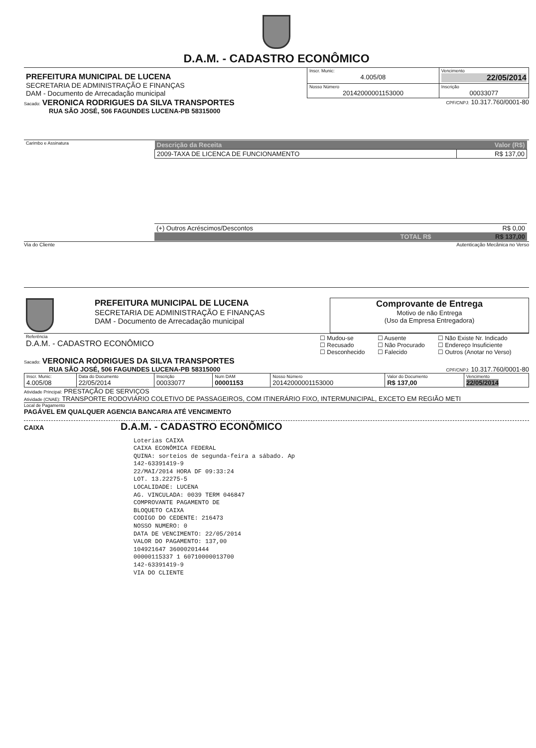D.A.M. - CADASTRO ECONÔMICO
| PREFEITURA MUNICIPAL DE LUCENA SECRETARIA DE ADMINISTRAÇÃO E FINANÇAS DAM - Documento de Arrecadação municipal | Inscr. Munic: 4.005/08 | Vencimento 22/05/2014 |
| | Nosso Número 20142000001153000 | Inscrição 00033077 |
Sacado: VERONICA RODRIGUES DA SILVA TRANSPORTES CPF/CNPJ: 10.317.760/0001-80
RUA SÃO JOSÉ, 506 FAGUNDES LUCENA-PB 58315000
| Carimbo e Assinatura | / Descrição da Receita / Valor (R$) / / --- / --- / / 2009-TAXA DE LICENCA DE FUNCIONAMENTO / R$ 137,00 / / (+) Outros Acréscimos/Descontos / R$ 0,00 / / TOTAL R$ / R$ 137,00 / |
Via do Cliente Autenticação Mecânica no Verso
| | PREFEITURA MUNICIPAL DE LUCENA SECRETARIA DE ADMINISTRAÇÃO E FINANÇAS DAM - Documento de Arrecadação municipal | Comprovante de Entrega Motivo de não Entrega (Uso da Empresa Entregadora) |
| Referência D.A.M. - CADASTRO ECONÔMICO | / ☐ Mudou-se ☐ Recusado ☐ Desconhecido / ☐ Ausente ☐ Não Procurado ☐ Falecido / ☐ Não Existe Nr. Indicado ☐ Endereço Insuficiente ☐ Outros (Anotar no Verso) / |
Sacado: VERONICA RODRIGUES DA SILVA TRANSPORTES
RUA SÃO JOSÉ, 506 FAGUNDES LUCENA-PB 58315000 CPF/CNPJ: 10.317.760/0001-80
| Inscr. Munic: 4.005/08 | Data do Documento 22/05/2014 | Inscrição 00033077 | Num DAM 00001153 | Nosso Número 20142000001153000 | Valor do Documento R$ 137,00 | Vencimento 22/05/2014 |
Atividade Principal: PRESTAÇÃO DE SERVIÇOS
Atividade (CNAE): TRANSPORTE RODOVIÁRIO COLETIVO DE PASSAGEIROS, COM ITINERÁRIO FIXO, INTERMUNICIPAL, EXCETO EM REGIÃO METI
Local de Pagamento
PAGÁVEL EM QUALQUER AGENCIA BANCARIA ATÉ VENCIMENTO
CAIXA D.A.M. - CADASTRO ECONÔMICO
Loterias CAIXA
CAIXA ECONÔMICA FEDERAL
QUINA: sorteios de segunda-feira a sábado. Ap
142-63391419-9
22/MAI/2014 HORA DF 09:33:24
LOT. 13.22275-5
LOCALIDADE: LUCENA
AG. VINCULADA: 0039 TERM 046847
COMPROVANTE PAGAMENTO DE
BLOQUETO CAIXA
CODIGO DO CEDENTE: 216473
NOSSO NUMERO: 0
DATA DE VENCIMENTO: 22/05/2014
VALOR DO PAGAMENTO: 137,00
104921647 36000201444
00000115337 1 60710000013700
142-63391419-9
VIA DO CLIENTE